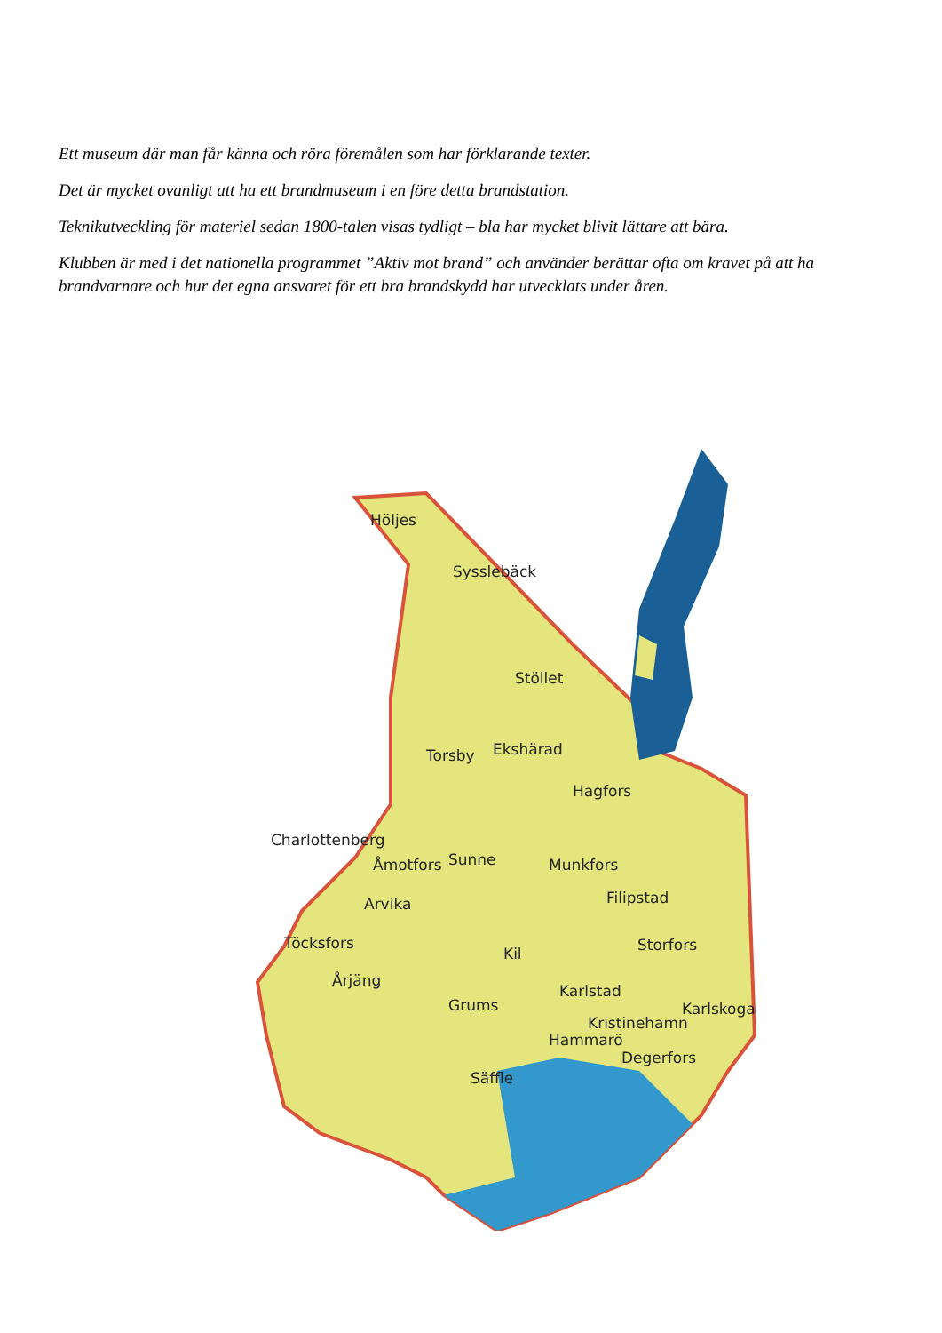Ett museum där man får känna och röra föremålen som har förklarande texter.
Det är mycket ovanligt att ha ett brandmuseum i en före detta brandstation.
Teknikutveckling för materiel sedan 1800-talen visas tydligt – bla har mycket blivit lättare att bära.
Klubben är med i det nationella programmet ”Aktiv mot brand” och använder berättar ofta om kravet på att ha brandvarnare och hur det egna ansvaret för ett bra brandskydd har utvecklats under åren.
Höljes
Sysslebäck
Stöllet
Torsby Ekshärad
Hagfors
Charlottenberg
Åmotfors Sunne Munkfors
Filipstad Arvika
Töcksfors
Kil Storfors
Årjäng
Karlstad
Grums Karlskoga
Kristinehamn
Hammarö
Degerfors
Säffle